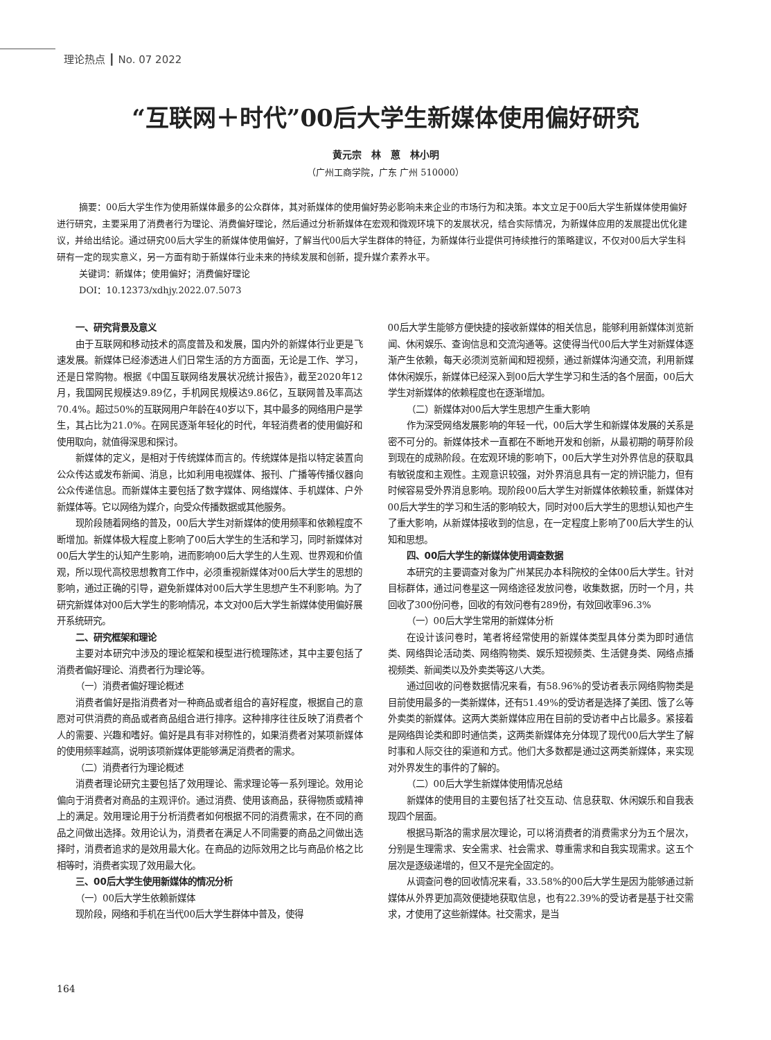理论热点 ┃ No. 07 2022
“互联网＋时代”00后大学生新媒体使用偏好研究
黄元宗　林　蒽　林小明
（广州工商学院，广东 广州 510000）
摘要：00后大学生作为使用新媒体最多的公众群体，其对新媒体的使用偏好势必影响未来企业的市场行为和决策。本文立足于00后大学生新媒体使用偏好进行研究，主要采用了消费者行为理论、消费偏好理论，然后通过分析新媒体在宏观和微观环境下的发展状况，结合实际情况，为新媒体应用的发展提出优化建议，并给出结论。通过研究00后大学生的新媒体使用偏好，了解当代00后大学生群体的特征，为新媒体行业提供可持续推行的策略建议，不仅对00后大学生科研有一定的现实意义，另一方面有助于新媒体行业未来的持续发展和创新，提升媒介素养水平。
关键词：新媒体；使用偏好；消费偏好理论
DOI：10.12373/xdhjy.2022.07.5073
一、研究背景及意义
由于互联网和移动技术的高度普及和发展，国内外的新媒体行业更是飞速发展。新媒体已经渗透进人们日常生活的方方面面，无论是工作、学习，还是日常购物。根据《中国互联网络发展状况统计报告》，截至2020年12月，我国网民规模达9.89亿，手机网民规模达9.86亿，互联网普及率高达70.4%。超过50%的互联网用户年龄在40岁以下，其中最多的网络用户是学生，其占比为21.0%。在网民逐渐年轻化的时代，年轻消费者的使用偏好和使用取向，就值得深思和探讨。
新媒体的定义，是相对于传统媒体而言的。传统媒体是指以特定装置向公众传达或发布新闻、消息，比如利用电视媒体、报刊、广播等传播仪器向公众传递信息。而新媒体主要包括了数字媒体、网络媒体、手机媒体、户外新媒体等。它以网络为媒介，向受众传播数据或其他服务。
现阶段随着网络的普及，00后大学生对新媒体的使用频率和依赖程度不断增加。新媒体极大程度上影响了00后大学生的生活和学习，同时新媒体对00后大学生的认知产生影响，进而影响00后大学生的人生观、世界观和价值观，所以现代高校思想教育工作中，必须重视新媒体对00后大学生的思想的影响，通过正确的引导，避免新媒体对00后大学生思想产生不利影响。为了研究新媒体对00后大学生的影响情况，本文对00后大学生新媒体使用偏好展开系统研究。
二、研究框架和理论
主要对本研究中涉及的理论框架和模型进行梳理陈述，其中主要包括了消费者偏好理论、消费者行为理论等。
（一）消费者偏好理论概述
消费者偏好是指消费者对一种商品或者组合的喜好程度，根据自己的意愿对可供消费的商品或者商品组合进行排序。这种排序往往反映了消费者个人的需要、兴趣和嗜好。偏好是具有非对称性的，如果消费者对某项新媒体的使用频率越高，说明该项新媒体更能够满足消费者的需求。
（二）消费者行为理论概述
消费者理论研究主要包括了效用理论、需求理论等一系列理论。效用论偏向于消费者对商品的主观评价。通过消费、使用该商品，获得物质或精神上的满足。效用理论用于分析消费者如何根据不同的消费需求，在不同的商品之间做出选择。效用论认为，消费者在满足人不同需要的商品之间做出选择时，消费者追求的是效用最大化。在商品的边际效用之比与商品价格之比相等时，消费者实现了效用最大化。
三、00后大学生使用新媒体的情况分析
（一）00后大学生依赖新媒体
现阶段，网络和手机在当代00后大学生群体中普及，使得
00后大学生能够方便快捷的接收新媒体的相关信息，能够利用新媒体浏览新闻、休闲娱乐、查询信息和交流沟通等。这使得当代00后大学生对新媒体逐渐产生依赖，每天必须浏览新闻和短视频，通过新媒体沟通交流，利用新媒体休闲娱乐，新媒体已经深入到00后大学生学习和生活的各个层面，00后大学生对新媒体的依赖程度也在逐渐增加。
（二）新媒体对00后大学生思想产生重大影响
作为深受网络发展影响的年轻一代，00后大学生和新媒体发展的关系是密不可分的。新媒体技术一直都在不断地开发和创新，从最初期的萌芽阶段到现在的成熟阶段。在宏观环境的影响下，00后大学生对外界信息的获取具有敏锐度和主观性。主观意识较强，对外界消息具有一定的辨识能力，但有时候容易受外界消息影响。现阶段00后大学生对新媒体依赖较重，新媒体对00后大学生的学习和生活的影响较大，同时对00后大学生的思想认知也产生了重大影响，从新媒体接收到的信息，在一定程度上影响了00后大学生的认知和思想。
四、00后大学生的新媒体使用调查数据
本研究的主要调查对象为广州某民办本科院校的全体00后大学生。针对目标群体，通过问卷星这一网络途径发放问卷，收集数据，历时一个月，共回收了300份问卷，回收的有效问卷有289份，有效回收率96.3%
（一）00后大学生常用的新媒体分析
在设计该问卷时，笔者将经常使用的新媒体类型具体分类为即时通信类、网络舆论活动类、网络购物类、娱乐短视频类、生活健身类、网络点播视频类、新闻类以及外卖类等这八大类。
通过回收的问卷数据情况来看，有58.96%的受访者表示网络购物类是目前使用最多的一类新媒体，还有51.49%的受访者是选择了美团、饿了么等外卖类的新媒体。这两大类新媒体应用在目前的受访者中占比最多。紧接着是网络舆论类和即时通信类，这两类新媒体充分体现了现代00后大学生了解时事和人际交往的渠道和方式。他们大多数都是通过这两类新媒体，来实现对外界发生的事件的了解的。
（二）00后大学生新媒体使用情况总结
新媒体的使用目的主要包括了社交互动、信息获取、休闲娱乐和自我表现四个层面。
根据马斯洛的需求层次理论，可以将消费者的消费需求分为五个层次，分别是生理需求、安全需求、社会需求、尊重需求和自我实现需求。这五个层次是逐级递增的，但又不是完全固定的。
从调查问卷的回收情况来看，33.58%的00后大学生是因为能够通过新媒体从外界更加高效便捷地获取信息，也有22.39%的受访者是基于社交需求，才使用了这些新媒体。社交需求，是当
164